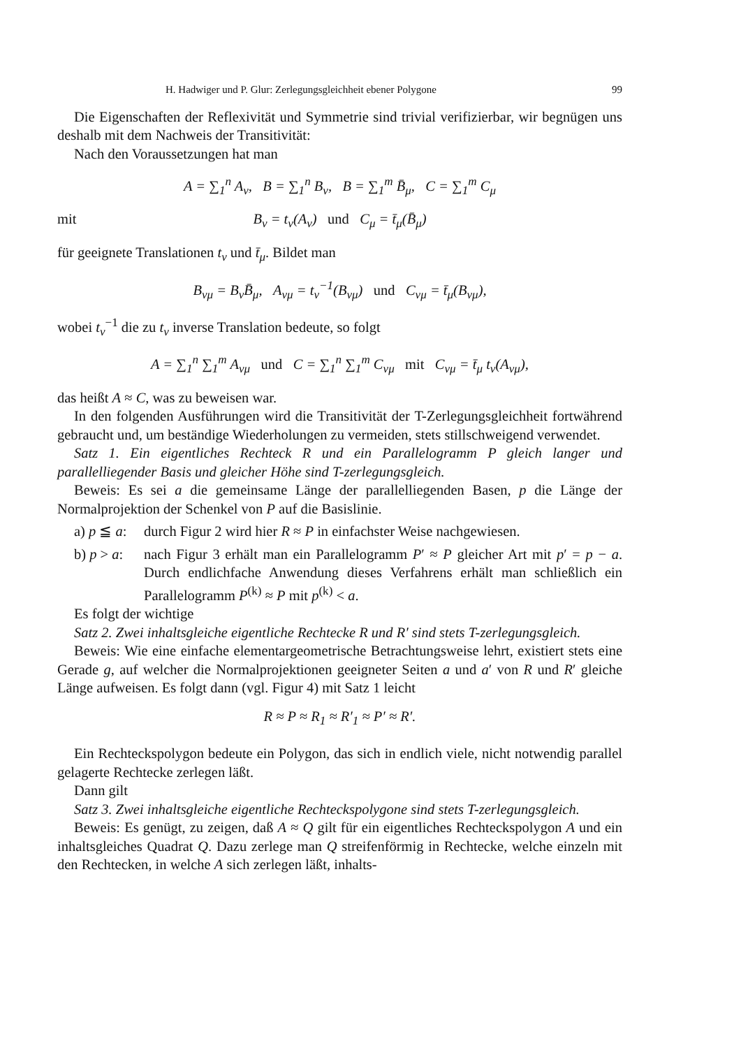H. Hadwiger und P. Glur: Zerlegungsgleichheit ebener Polygone 99
Die Eigenschaften der Reflexivität und Symmetrie sind trivial verifizierbar, wir begnügen uns deshalb mit dem Nachweis der Transitivität:
Nach den Voraussetzungen hat man
A = ∑<sub>1</sub><sup>n</sup> A<sub>ν</sub>, B = ∑<sub>1</sub><sup>n</sup> B<sub>ν</sub>, B = ∑<sub>1</sub><sup>m</sup> B̄<sub>μ</sub>, C = ∑<sub>1</sub><sup>m</sup> C<sub>μ</sub>
mit B<sub>ν</sub> = t<sub>ν</sub>(A<sub>ν</sub>) und C<sub>μ</sub> = t̄<sub>μ</sub>(B̄<sub>μ</sub>)
für geeignete Translationen t<sub>ν</sub> und t̄<sub>μ</sub>. Bildet man
B<sub>νμ</sub> = B<sub>ν</sub>B̄<sub>μ</sub>, A<sub>νμ</sub> = t<sub>ν</sub><sup>−1</sup>(B<sub>νμ</sub>) und C<sub>νμ</sub> = t̄<sub>μ</sub>(B<sub>νμ</sub>),
wobei t<sub>ν</sub><sup>−1</sup> die zu t<sub>ν</sub> inverse Translation bedeute, so folgt
A = ∑<sub>1</sub><sup>n</sup> ∑<sub>1</sub><sup>m</sup> A<sub>νμ</sub> und C = ∑<sub>1</sub><sup>n</sup> ∑<sub>1</sub><sup>m</sup> C<sub>νμ</sub> mit C<sub>νμ</sub> = t̄<sub>μ</sub> t<sub>ν</sub>(A<sub>νμ</sub>),
das heißt A ≈ C, was zu beweisen war.
In den folgenden Ausführungen wird die Transitivität der T-Zerlegungsgleichheit fortwährend gebraucht und, um beständige Wiederholungen zu vermeiden, stets stillschweigend verwendet.
Satz 1. Ein eigentliches Rechteck R und ein Parallelogramm P gleich langer und parallelliegender Basis und gleicher Höhe sind T-zerlegungsgleich.
Beweis: Es sei a die gemeinsame Länge der parallelliegenden Basen, p die Länge der Normalprojektion der Schenkel von P auf die Basislinie.
a) p ≦ a: durch Figur 2 wird hier R ≈ P in einfachster Weise nachgewiesen.
b) p > a: nach Figur 3 erhält man ein Parallelogramm P′ ≈ P gleicher Art mit p′ = p − a. Durch endlichfache Anwendung dieses Verfahrens erhält man schließlich ein Parallelogramm P<sup>(k)</sup> ≈ P mit p<sup>(k)</sup> < a.
Es folgt der wichtige
Satz 2. Zwei inhaltsgleiche eigentliche Rechtecke R und R′ sind stets T-zerlegungsgleich.
Beweis: Wie eine einfache elementargeometrische Betrachtungsweise lehrt, existiert stets eine Gerade g, auf welcher die Normalprojektionen geeigneter Seiten a und a′ von R und R′ gleiche Länge aufweisen. Es folgt dann (vgl. Figur 4) mit Satz 1 leicht
R ≈ P ≈ R<sub>1</sub> ≈ R′<sub>1</sub> ≈ P′ ≈ R′.
Ein Rechteckspolygon bedeute ein Polygon, das sich in endlich viele, nicht notwendig parallel gelagerte Rechtecke zerlegen läßt.
Dann gilt
Satz 3. Zwei inhaltsgleiche eigentliche Rechteckspolygone sind stets T-zerlegungsgleich.
Beweis: Es genügt, zu zeigen, daß A ≈ Q gilt für ein eigentliches Rechteckspolygon A und ein inhaltsgleiches Quadrat Q. Dazu zerlege man Q streifenförmig in Rechtecke, welche einzeln mit den Rechtecken, in welche A sich zerlegen läßt, inhalts-